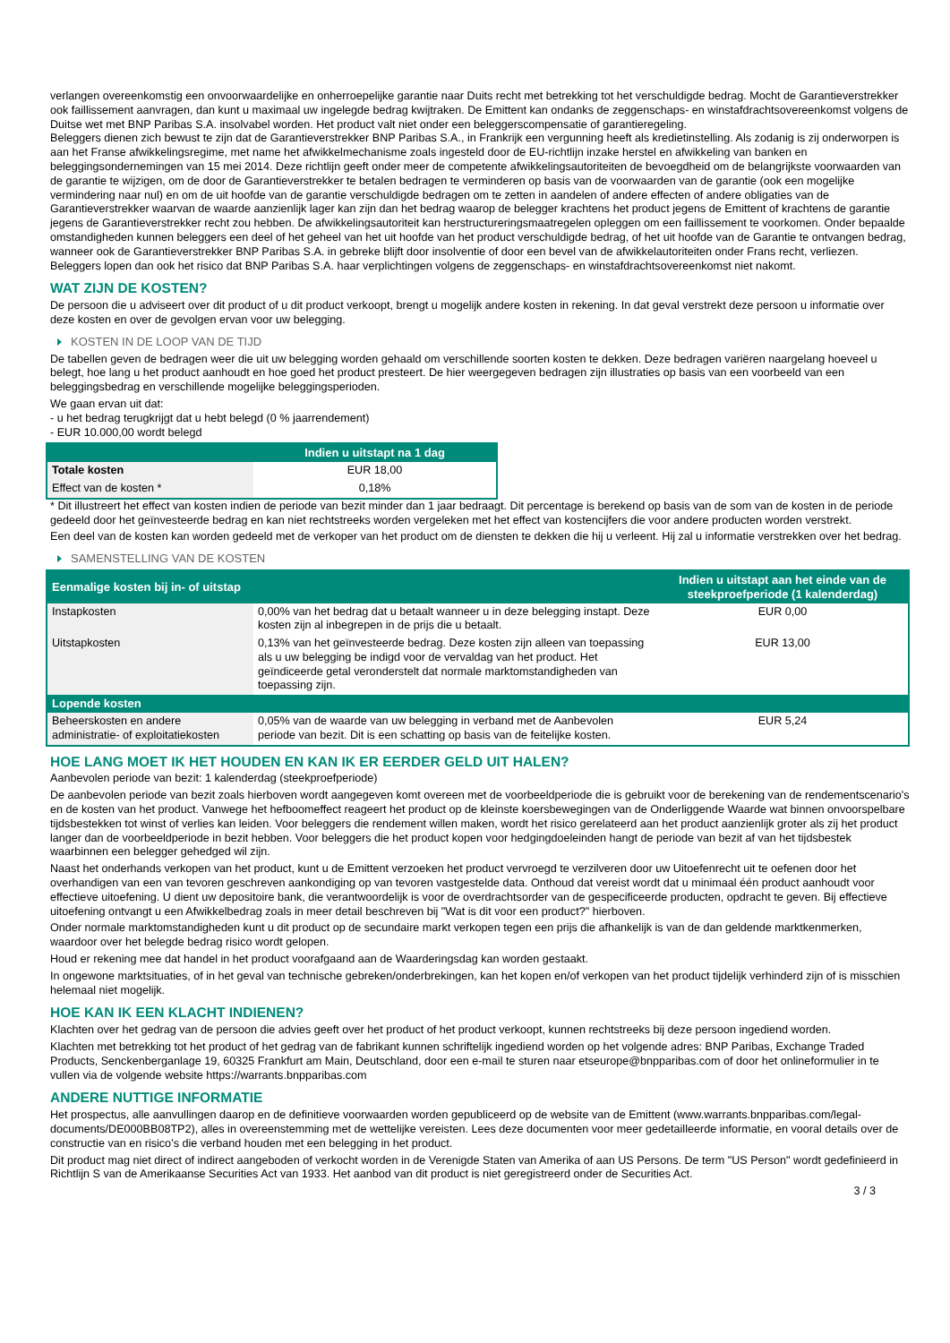verlangen overeenkomstig een onvoorwaardelijke en onherroepelijke garantie naar Duits recht met betrekking tot het verschuldigde bedrag. Mocht de Garantieverstrekker ook faillissement aanvragen, dan kunt u maximaal uw ingelegde bedrag kwijtraken. De Emittent kan ondanks de zeggenschaps- en winstafdrachtsovereenkomst volgens de Duitse wet met BNP Paribas S.A. insolvabel worden. Het product valt niet onder een beleggerscompensatie of garantieregeling.
Beleggers dienen zich bewust te zijn dat de Garantieverstrekker BNP Paribas S.A., in Frankrijk een vergunning heeft als kredietinstelling. Als zodanig is zij onderworpen is aan het Franse afwikkelingsregime, met name het afwikkelmechanisme zoals ingesteld door de EU-richtlijn inzake herstel en afwikkeling van banken en beleggingsondernemingen van 15 mei 2014. Deze richtlijn geeft onder meer de competente afwikkelingsautoriteiten de bevoegdheid om de belangrijkste voorwaarden van de garantie te wijzigen, om de door de Garantieverstrekker te betalen bedragen te verminderen op basis van de voorwaarden van de garantie (ook een mogelijke vermindering naar nul) en om de uit hoofde van de garantie verschuldigde bedragen om te zetten in aandelen of andere effecten of andere obligaties van de Garantieverstrekker waarvan de waarde aanzienlijk lager kan zijn dan het bedrag waarop de belegger krachtens het product jegens de Emittent of krachtens de garantie jegens de Garantieverstrekker recht zou hebben. De afwikkelingsautoriteit kan herstructureringsmaatregelen opleggen om een faillissement te voorkomen. Onder bepaalde omstandigheden kunnen beleggers een deel of het geheel van het uit hoofde van het product verschuldigde bedrag, of het uit hoofde van de Garantie te ontvangen bedrag, wanneer ook de Garantieverstrekker BNP Paribas S.A. in gebreke blijft door insolventie of door een bevel van de afwikkelautoriteiten onder Frans recht, verliezen. Beleggers lopen dan ook het risico dat BNP Paribas S.A. haar verplichtingen volgens de zeggenschaps- en winstafdrachtsovereenkomst niet nakomt.
WAT ZIJN DE KOSTEN?
De persoon die u adviseert over dit product of u dit product verkoopt, brengt u mogelijk andere kosten in rekening. In dat geval verstrekt deze persoon u informatie over deze kosten en over de gevolgen ervan voor uw belegging.
KOSTEN IN DE LOOP VAN DE TIJD
De tabellen geven de bedragen weer die uit uw belegging worden gehaald om verschillende soorten kosten te dekken. Deze bedragen variëren naargelang hoeveel u belegt, hoe lang u het product aanhoudt en hoe goed het product presteert. De hier weergegeven bedragen zijn illustraties op basis van een voorbeeld van een beleggingsbedrag en verschillende mogelijke beleggingsperioden.
We gaan ervan uit dat:
- u het bedrag terugkrijgt dat u hebt belegd (0 % jaarrendement)
- EUR 10.000,00 wordt belegd
| | Indien u uitstapt na 1 dag |
| --- | --- |
| Totale kosten | EUR 18,00 |
| Effect van de kosten * | 0,18% |
* Dit illustreert het effect van kosten indien de periode van bezit minder dan 1 jaar bedraagt. Dit percentage is berekend op basis van de som van de kosten in de periode gedeeld door het geïnvesteerde bedrag en kan niet rechtstreeks worden vergeleken met het effect van kostencijfers die voor andere producten worden verstrekt.
Een deel van de kosten kan worden gedeeld met de verkoper van het product om de diensten te dekken die hij u verleent. Hij zal u informatie verstrekken over het bedrag.
SAMENSTELLING VAN DE KOSTEN
| Eenmalige kosten bij in- of uitstap | | Indien u uitstapt aan het einde van de steekproefperiode (1 kalenderdag) |
| --- | --- | --- |
| Instapkosten | 0,00% van het bedrag dat u betaalt wanneer u in deze belegging instapt. Deze kosten zijn al inbegrepen in de prijs die u betaalt. | EUR 0,00 |
| Uitstapkosten | 0,13% van het geïnvesteerde bedrag. Deze kosten zijn alleen van toepassing als u uw belegging be indigd voor de vervaldag van het product. Het geïndiceerde getal veronderstelt dat normale marktomstandigheden van toepassing zijn. | EUR 13,00 |
| Lopende kosten | | |
| Beheerskosten en andere administratie- of exploitatiekosten | 0,05% van de waarde van uw belegging in verband met de Aanbevolen periode van bezit. Dit is een schatting op basis van de feitelijke kosten. | EUR 5,24 |
HOE LANG MOET IK HET HOUDEN EN KAN IK ER EERDER GELD UIT HALEN?
Aanbevolen periode van bezit: 1 kalenderdag (steekproefperiode)
De aanbevolen periode van bezit zoals hierboven wordt aangegeven komt overeen met de voorbeeldperiode die is gebruikt voor de berekening van de rendementscenario's en de kosten van het product. Vanwege het hefboomeffect reageert het product op de kleinste koersbewegingen van de Onderliggende Waarde wat binnen onvoorspelbare tijdsbestekken tot winst of verlies kan leiden. Voor beleggers die rendement willen maken, wordt het risico gerelateerd aan het product aanzienlijk groter als zij het product langer dan de voorbeeldperiode in bezit hebben. Voor beleggers die het product kopen voor hedgingdoeleinden hangt de periode van bezit af van het tijdsbestek waarbinnen een belegger gehedged wil zijn.
Naast het onderhands verkopen van het product, kunt u de Emittent verzoeken het product vervroegd te verzilveren door uw Uitoefenrecht uit te oefenen door het overhandigen van een van tevoren geschreven aankondiging op van tevoren vastgestelde data. Onthoud dat vereist wordt dat u minimaal één product aanhoudt voor effectieve uitoefening. U dient uw depositoire bank, die verantwoordelijk is voor de overdrachtsorder van de gespecificeerde producten, opdracht te geven. Bij effectieve uitoefening ontvangt u een Afwikkelbedrag zoals in meer detail beschreven bij "Wat is dit voor een product?" hierboven.
Onder normale marktomstandigheden kunt u dit product op de secundaire markt verkopen tegen een prijs die afhankelijk is van de dan geldende marktkenmerken, waardoor over het belegde bedrag risico wordt gelopen.
Houd er rekening mee dat handel in het product voorafgaand aan de Waarderingsdag kan worden gestaakt.
In ongewone marktsituaties, of in het geval van technische gebreken/onderbrekingen, kan het kopen en/of verkopen van het product tijdelijk verhinderd zijn of is misschien helemaal niet mogelijk.
HOE KAN IK EEN KLACHT INDIENEN?
Klachten over het gedrag van de persoon die advies geeft over het product of het product verkoopt, kunnen rechtstreeks bij deze persoon ingediend worden.
Klachten met betrekking tot het product of het gedrag van de fabrikant kunnen schriftelijk ingediend worden op het volgende adres: BNP Paribas, Exchange Traded Products, Senckenberganlage 19, 60325 Frankfurt am Main, Deutschland, door een e-mail te sturen naar etseurope@bnpparibas.com of door het onlineformulier in te vullen via de volgende website https://warrants.bnpparibas.com
ANDERE NUTTIGE INFORMATIE
Het prospectus, alle aanvullingen daarop en de definitieve voorwaarden worden gepubliceerd op de website van de Emittent (www.warrants.bnpparibas.com/legal-documents/DE000BB08TP2), alles in overeenstemming met de wettelijke vereisten. Lees deze documenten voor meer gedetailleerde informatie, en vooral details over de constructie van en risico’s die verband houden met een belegging in het product.
Dit product mag niet direct of indirect aangeboden of verkocht worden in de Verenigde Staten van Amerika of aan US Persons. De term "US Person" wordt gedefinieerd in Richtlijn S van de Amerikaanse Securities Act van 1933. Het aanbod van dit product is niet geregistreerd onder de Securities Act.
3 / 3